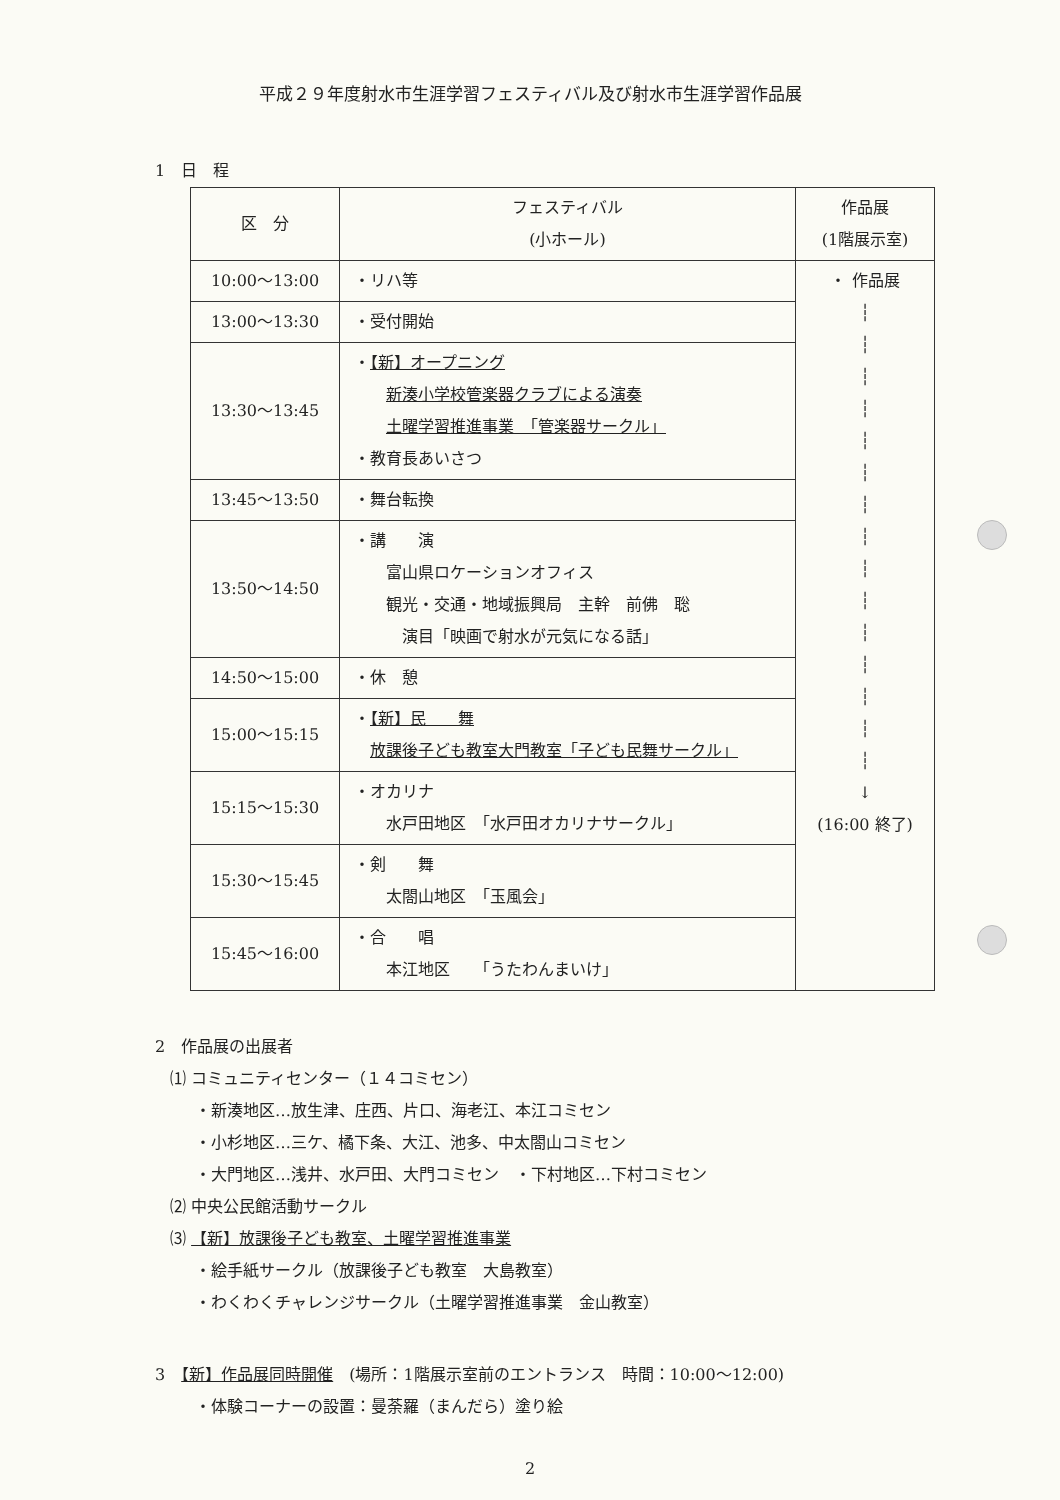平成２９年度射水市生涯学習フェスティバル及び射水市生涯学習作品展
1　日　程
| 区 分 | フェスティバル (小ホール) | 作品展 (1階展示室) |
| --- | --- | --- |
| 10:00～13:00 | ・リハ等 | ・ 作品展 ┆ ┆ ┆ ┆ ┆ ┆ ┆ ┆ ┆ ┆ ┆ ┆ ┆ ┆ ┆ ↓ (16:00 終了) |
| 13:00～13:30 | ・受付開始 | |
| 13:30～13:45 | ・ 【新】オープニング 新湊小学校管楽器クラブによる演奏 土曜学習推進事業 「管楽器サークル」 ・教育長あいさつ | |
| 13:45～13:50 | ・舞台転換 | |
| 13:50～14:50 | ・講 演 富山県ロケーションオフィス 観光・交通・地域振興局 主幹 前佛 聡 演目「映画で射水が元気になる話」 | |
| 14:50～15:00 | ・休 憩 | |
| 15:00～15:15 | ・ 【新】民 舞 放課後子ども教室大門教室「子ども民舞サークル」 | |
| 15:15～15:30 | ・オカリナ 水戸田地区 「水戸田オカリナサークル」 | |
| 15:30～15:45 | ・剣 舞 太閤山地区 「玉風会」 | |
| 15:45～16:00 | ・合 唱 本江地区 「うたわんまいけ」 | |
2　作品展の出展者
⑴ コミュニティセンター（１４コミセン）
・新湊地区…放生津、庄西、片口、海老江、本江コミセン
・小杉地区…三ケ、橘下条、大江、池多、中太閤山コミセン
・大門地区…浅井、水戸田、大門コミセン　・下村地区…下村コミセン
⑵ 中央公民館活動サークル
⑶ 【新】放課後子ども教室、土曜学習推進事業
・絵手紙サークル（放課後子ども教室　大島教室）
・わくわくチャレンジサークル（土曜学習推進事業　金山教室）
3　【新】作品展同時開催　(場所：1階展示室前のエントランス　時間：10:00～12:00)
・体験コーナーの設置：曼荼羅（まんだら）塗り絵
2